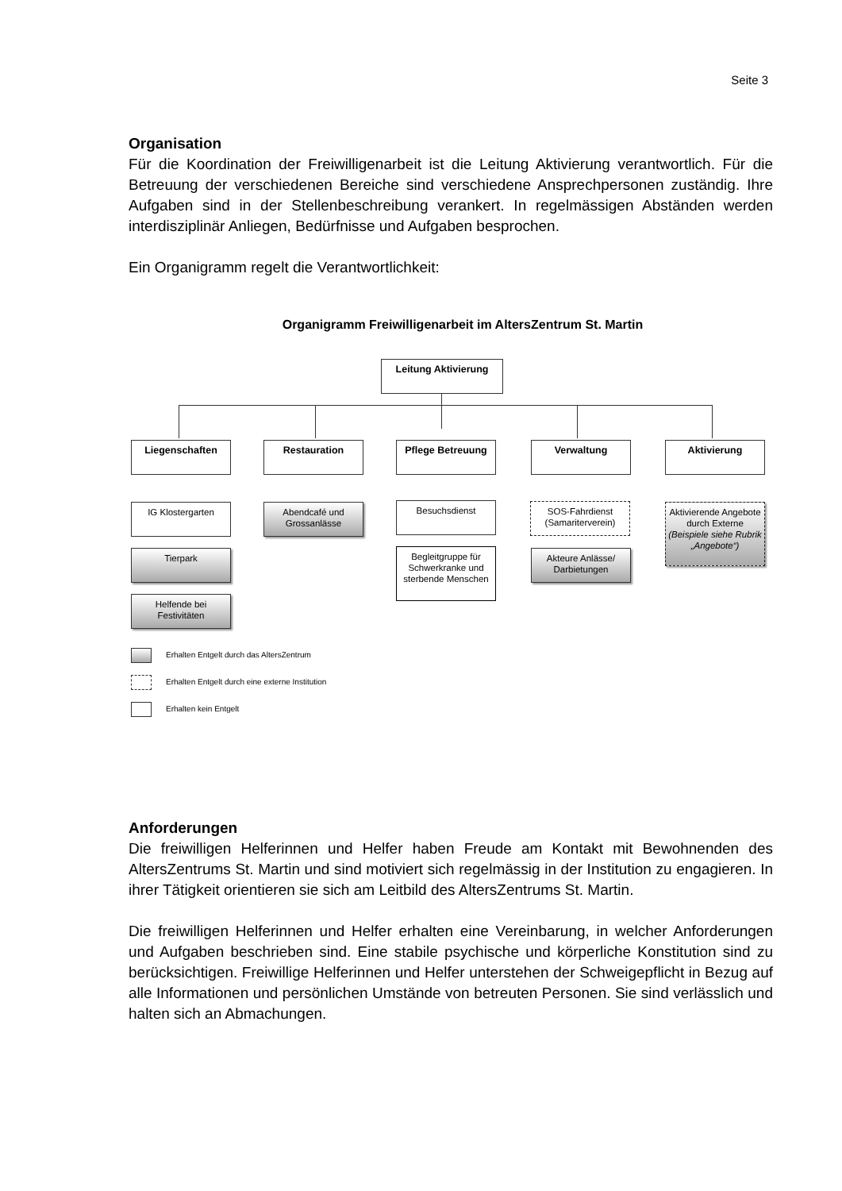Seite 3
Organisation
Für die Koordination der Freiwilligenarbeit ist die Leitung Aktivierung verantwortlich. Für die Betreuung der verschiedenen Bereiche sind verschiedene Ansprechpersonen zuständig. Ihre Aufgaben sind in der Stellenbeschreibung verankert. In regelmässigen Abständen werden interdisziplinär Anliegen, Bedürfnisse und Aufgaben besprochen.
Ein Organigramm regelt die Verantwortlichkeit:
Organigramm Freiwilligenarbeit im AltersZentrum St. Martin
Leitung Aktivierung
Liegenschaften Restauration Pflege Betreuung Verwaltung Aktivierung
IG Klostergarten
Tierpark
Helfende bei Festivitäten
Abendcafé und Grossanlässe
Besuchsdienst
Begleitgruppe für Schwerkranke und sterbende Menschen
SOS-Fahrdienst (Samariterverein)
Akteure Anlässe/ Darbietungen
Aktivierende Angebote durch Externe (Beispiele siehe Rubrik „Angebote“)
Erhalten Entgelt durch das AltersZentrum
Erhalten Entgelt durch eine externe Institution
Erhalten kein Entgelt
Anforderungen
Die freiwilligen Helferinnen und Helfer haben Freude am Kontakt mit Bewohnenden des AltersZentrums St. Martin und sind motiviert sich regelmässig in der Institution zu engagieren. In ihrer Tätigkeit orientieren sie sich am Leitbild des AltersZentrums St. Martin.
Die freiwilligen Helferinnen und Helfer erhalten eine Vereinbarung, in welcher Anforderungen und Aufgaben beschrieben sind. Eine stabile psychische und körperliche Konstitution sind zu berücksichtigen. Freiwillige Helferinnen und Helfer unterstehen der Schweigepflicht in Bezug auf alle Informationen und persönlichen Umstände von betreuten Personen. Sie sind verlässlich und halten sich an Abmachungen.